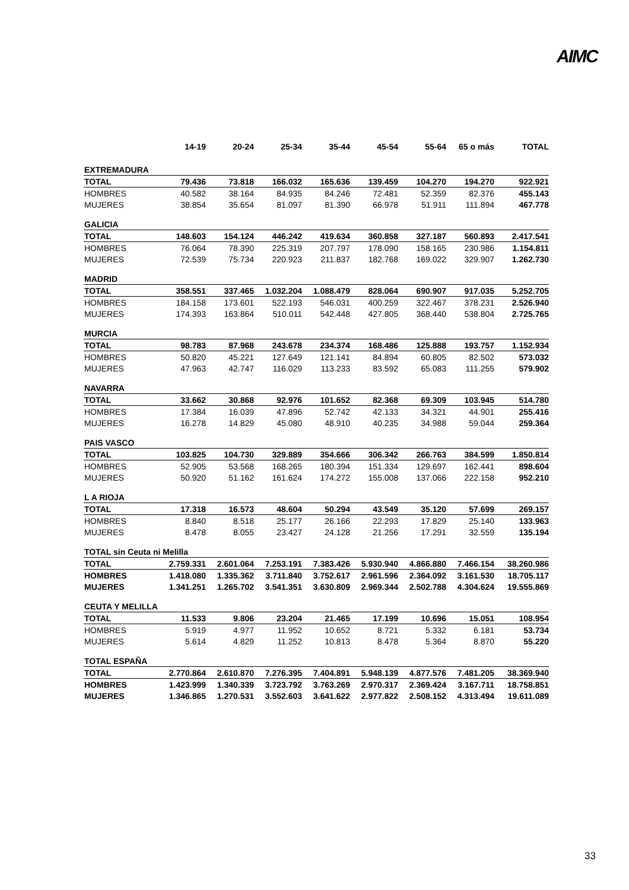AIMC
| | 14-19 | 20-24 | 25-34 | 35-44 | 45-54 | 55-64 | 65 o más | TOTAL |
| --- | --- | --- | --- | --- | --- | --- | --- | --- |
| EXTREMADURA | | | | | | | | |
| TOTAL | 79.436 | 73.818 | 166.032 | 165.636 | 139.459 | 104.270 | 194.270 | 922.921 |
| HOMBRES | 40.582 | 38.164 | 84.935 | 84.246 | 72.481 | 52.359 | 82.376 | 455.143 |
| MUJERES | 38.854 | 35.654 | 81.097 | 81.390 | 66.978 | 51.911 | 111.894 | 467.778 |
| GALICIA | | | | | | | | |
| TOTAL | 148.603 | 154.124 | 446.242 | 419.634 | 360.858 | 327.187 | 560.893 | 2.417.541 |
| HOMBRES | 76.064 | 78.390 | 225.319 | 207.797 | 178.090 | 158.165 | 230.986 | 1.154.811 |
| MUJERES | 72.539 | 75.734 | 220.923 | 211.837 | 182.768 | 169.022 | 329.907 | 1.262.730 |
| MADRID | | | | | | | | |
| TOTAL | 358.551 | 337.465 | 1.032.204 | 1.088.479 | 828.064 | 690.907 | 917.035 | 5.252.705 |
| HOMBRES | 184.158 | 173.601 | 522.193 | 546.031 | 400.259 | 322.467 | 378.231 | 2.526.940 |
| MUJERES | 174.393 | 163.864 | 510.011 | 542.448 | 427.805 | 368.440 | 538.804 | 2.725.765 |
| MURCIA | | | | | | | | |
| TOTAL | 98.783 | 87.968 | 243.678 | 234.374 | 168.486 | 125.888 | 193.757 | 1.152.934 |
| HOMBRES | 50.820 | 45.221 | 127.649 | 121.141 | 84.894 | 60.805 | 82.502 | 573.032 |
| MUJERES | 47.963 | 42.747 | 116.029 | 113.233 | 83.592 | 65.083 | 111.255 | 579.902 |
| NAVARRA | | | | | | | | |
| TOTAL | 33.662 | 30.868 | 92.976 | 101.652 | 82.368 | 69.309 | 103.945 | 514.780 |
| HOMBRES | 17.384 | 16.039 | 47.896 | 52.742 | 42.133 | 34.321 | 44.901 | 255.416 |
| MUJERES | 16.278 | 14.829 | 45.080 | 48.910 | 40.235 | 34.988 | 59.044 | 259.364 |
| PAIS VASCO | | | | | | | | |
| TOTAL | 103.825 | 104.730 | 329.889 | 354.666 | 306.342 | 266.763 | 384.599 | 1.850.814 |
| HOMBRES | 52.905 | 53.568 | 168.265 | 180.394 | 151.334 | 129.697 | 162.441 | 898.604 |
| MUJERES | 50.920 | 51.162 | 161.624 | 174.272 | 155.008 | 137.066 | 222.158 | 952.210 |
| L A RIOJA | | | | | | | | |
| TOTAL | 17.318 | 16.573 | 48.604 | 50.294 | 43.549 | 35.120 | 57.699 | 269.157 |
| HOMBRES | 8.840 | 8.518 | 25.177 | 26.166 | 22.293 | 17.829 | 25.140 | 133.963 |
| MUJERES | 8.478 | 8.055 | 23.427 | 24.128 | 21.256 | 17.291 | 32.559 | 135.194 |
| TOTAL sin Ceuta ni Melilla | | | | | | | | |
| TOTAL | 2.759.331 | 2.601.064 | 7.253.191 | 7.383.426 | 5.930.940 | 4.866.880 | 7.466.154 | 38.260.986 |
| HOMBRES | 1.418.080 | 1.335.362 | 3.711.840 | 3.752.617 | 2.961.596 | 2.364.092 | 3.161.530 | 18.705.117 |
| MUJERES | 1.341.251 | 1.265.702 | 3.541.351 | 3.630.809 | 2.969.344 | 2.502.788 | 4.304.624 | 19.555.869 |
| CEUTA Y MELILLA | | | | | | | | |
| TOTAL | 11.533 | 9.806 | 23.204 | 21.465 | 17.199 | 10.696 | 15.051 | 108.954 |
| HOMBRES | 5.919 | 4.977 | 11.952 | 10.652 | 8.721 | 5.332 | 6.181 | 53.734 |
| MUJERES | 5.614 | 4.829 | 11.252 | 10.813 | 8.478 | 5.364 | 8.870 | 55.220 |
| TOTAL ESPAÑA | | | | | | | | |
| TOTAL | 2.770.864 | 2.610.870 | 7.276.395 | 7.404.891 | 5.948.139 | 4.877.576 | 7.481.205 | 38.369.940 |
| HOMBRES | 1.423.999 | 1.340.339 | 3.723.792 | 3.763.269 | 2.970.317 | 2.369.424 | 3.167.711 | 18.758.851 |
| MUJERES | 1.346.865 | 1.270.531 | 3.552.603 | 3.641.622 | 2.977.822 | 2.508.152 | 4.313.494 | 19.611.089 |
33